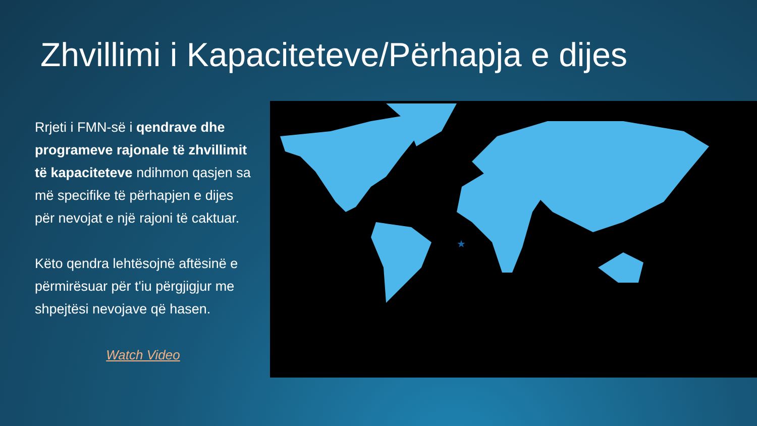Zhvillimi i Kapaciteteve/Përhapja e dijes
Rrjeti i FMN-së i qendrave dhe programeve rajonale të zhvillimit të kapaciteteve ndihmon qasjen sa më specifike të përhapjen e dijes për nevojat e një rajoni të caktuar.
Këto qendra lehtësojnë aftësinë e përmirësuar për t'iu përgjigjur me shpejtësi nevojave që hasen.
Watch Video
★